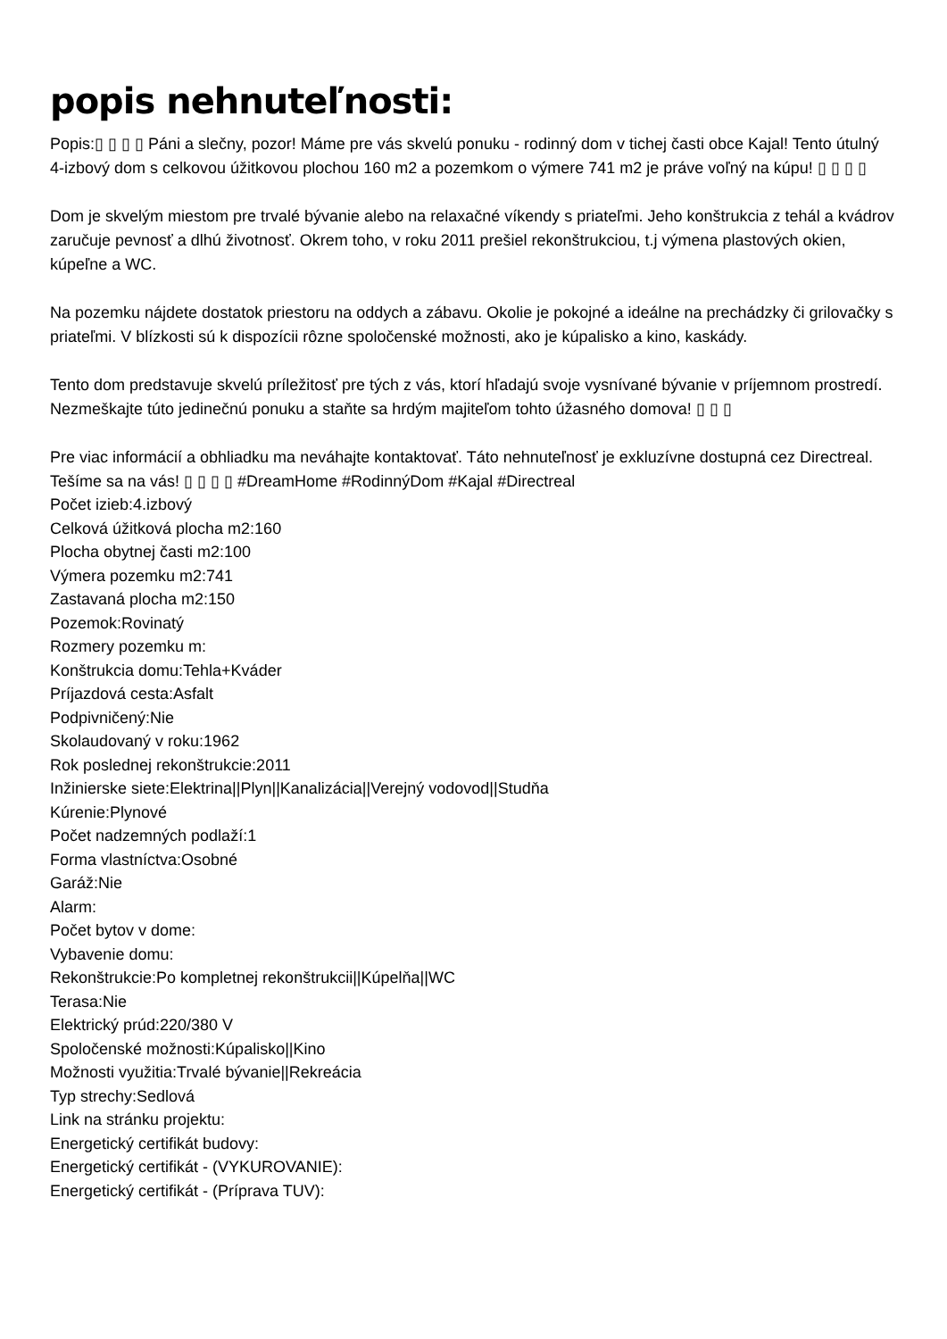popis nehnuteľnosti:
Popis:▯ ▯ ▯ ▯ Páni a slečny, pozor! Máme pre vás skvelú ponuku - rodinný dom v tichej časti obce Kajal! Tento útulný 4-izbový dom s celkovou úžitkovou plochou 160 m2 a pozemkom o výmere 741 m2 je práve voľný na kúpu! ▯ ▯ ▯ ▯
Dom je skvelým miestom pre trvalé bývanie alebo na relaxačné víkendy s priateľmi. Jeho konštrukcia z tehál a kvádrov zaručuje pevnosť a dlhú životnosť. Okrem toho, v roku 2011 prešiel rekonštrukciou, t.j výmena plastových okien, kúpeľne a WC.
Na pozemku nájdete dostatok priestoru na oddych a zábavu. Okolie je pokojné a ideálne na prechádzky či grilovačky s priateľmi. V blízkosti sú k dispozícii rôzne spoločenské možnosti, ako je kúpalisko a kino, kaskády.
Tento dom predstavuje skvelú príležitosť pre tých z vás, ktorí hľadajú svoje vysnívané bývanie v príjemnom prostredí. Nezmeškajte túto jedinečnú ponuku a staňte sa hrdým majiteľom tohto úžasného domova! ▯ ▯ ▯
Pre viac informácií a obhliadku ma neváhajte kontaktovať. Táto nehnuteľnosť je exkluzívne dostupná cez Directreal. Tešíme sa na vás! ▯ ▯ ▯ ▯ #DreamHome #RodinnýDom #Kajal #Directreal
Počet izieb:4.izbový
Celková úžitková plocha m2:160
Plocha obytnej časti m2:100
Výmera pozemku m2:741
Zastavaná plocha m2:150
Pozemok:Rovinatý
Rozmery pozemku m:
Konštrukcia domu:Tehla+Kváder
Príjazdová cesta:Asfalt
Podpivničený:Nie
Skolaudovaný v roku:1962
Rok poslednej rekonštrukcie:2011
Inžinierske siete:Elektrina||Plyn||Kanalizácia||Verejný vodovod||Studňa
Kúrenie:Plynové
Počet nadzemných podlaží:1
Forma vlastníctva:Osobné
Garáž:Nie
Alarm:
Počet bytov v dome:
Vybavenie domu:
Rekonštrukcie:Po kompletnej rekonštrukcii||Kúpelňa||WC
Terasa:Nie
Elektrický prúd:220/380 V
Spoločenské možnosti:Kúpalisko||Kino
Možnosti využitia:Trvalé bývanie||Rekreácia
Typ strechy:Sedlová
Link na stránku projektu:
Energetický certifikát budovy:
Energetický certifikát - (VYKUROVANIE):
Energetický certifikát - (Príprava TUV):